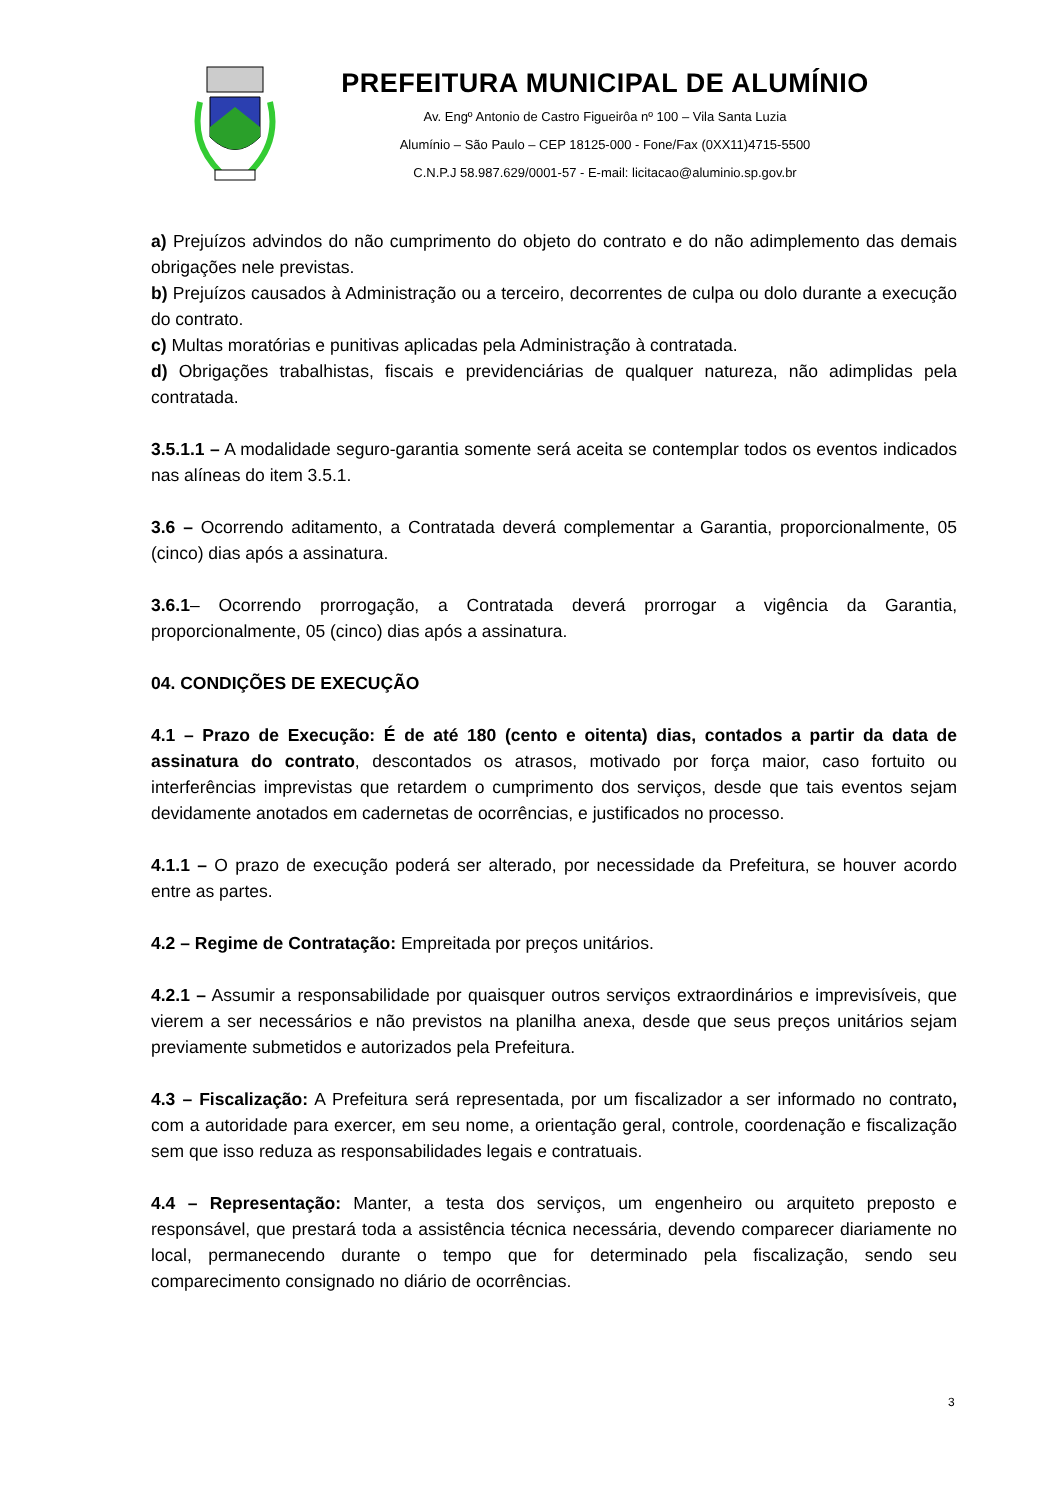PREFEITURA MUNICIPAL DE ALUMÍNIO
Av. Engº Antonio de Castro Figueirôa nº 100 – Vila Santa Luzia
Alumínio – São Paulo – CEP 18125-000 - Fone/Fax (0XX11)4715-5500
C.N.P.J 58.987.629/0001-57 - E-mail: licitacao@aluminio.sp.gov.br
a) Prejuízos advindos do não cumprimento do objeto do contrato e do não adimplemento das demais obrigações nele previstas.
b) Prejuízos causados à Administração ou a terceiro, decorrentes de culpa ou dolo durante a execução do contrato.
c) Multas moratórias e punitivas aplicadas pela Administração à contratada.
d) Obrigações trabalhistas, fiscais e previdenciárias de qualquer natureza, não adimplidas pela contratada.
3.5.1.1 – A modalidade seguro-garantia somente será aceita se contemplar todos os eventos indicados nas alíneas do item 3.5.1.
3.6 – Ocorrendo aditamento, a Contratada deverá complementar a Garantia, proporcionalmente, 05 (cinco) dias após a assinatura.
3.6.1– Ocorrendo prorrogação, a Contratada deverá prorrogar a vigência da Garantia, proporcionalmente, 05 (cinco) dias após a assinatura.
04. CONDIÇÕES DE EXECUÇÃO
4.1 – Prazo de Execução: É de até 180 (cento e oitenta) dias, contados a partir da data de assinatura do contrato, descontados os atrasos, motivado por força maior, caso fortuito ou interferências imprevistas que retardem o cumprimento dos serviços, desde que tais eventos sejam devidamente anotados em cadernetas de ocorrências, e justificados no processo.
4.1.1 – O prazo de execução poderá ser alterado, por necessidade da Prefeitura, se houver acordo entre as partes.
4.2 – Regime de Contratação: Empreitada por preços unitários.
4.2.1 – Assumir a responsabilidade por quaisquer outros serviços extraordinários e imprevisíveis, que vierem a ser necessários e não previstos na planilha anexa, desde que seus preços unitários sejam previamente submetidos e autorizados pela Prefeitura.
4.3 – Fiscalização: A Prefeitura será representada, por um fiscalizador a ser informado no contrato, com a autoridade para exercer, em seu nome, a orientação geral, controle, coordenação e fiscalização sem que isso reduza as responsabilidades legais e contratuais.
4.4 – Representação: Manter, a testa dos serviços, um engenheiro ou arquiteto preposto e responsável, que prestará toda a assistência técnica necessária, devendo comparecer diariamente no local, permanecendo durante o tempo que for determinado pela fiscalização, sendo seu comparecimento consignado no diário de ocorrências.
3